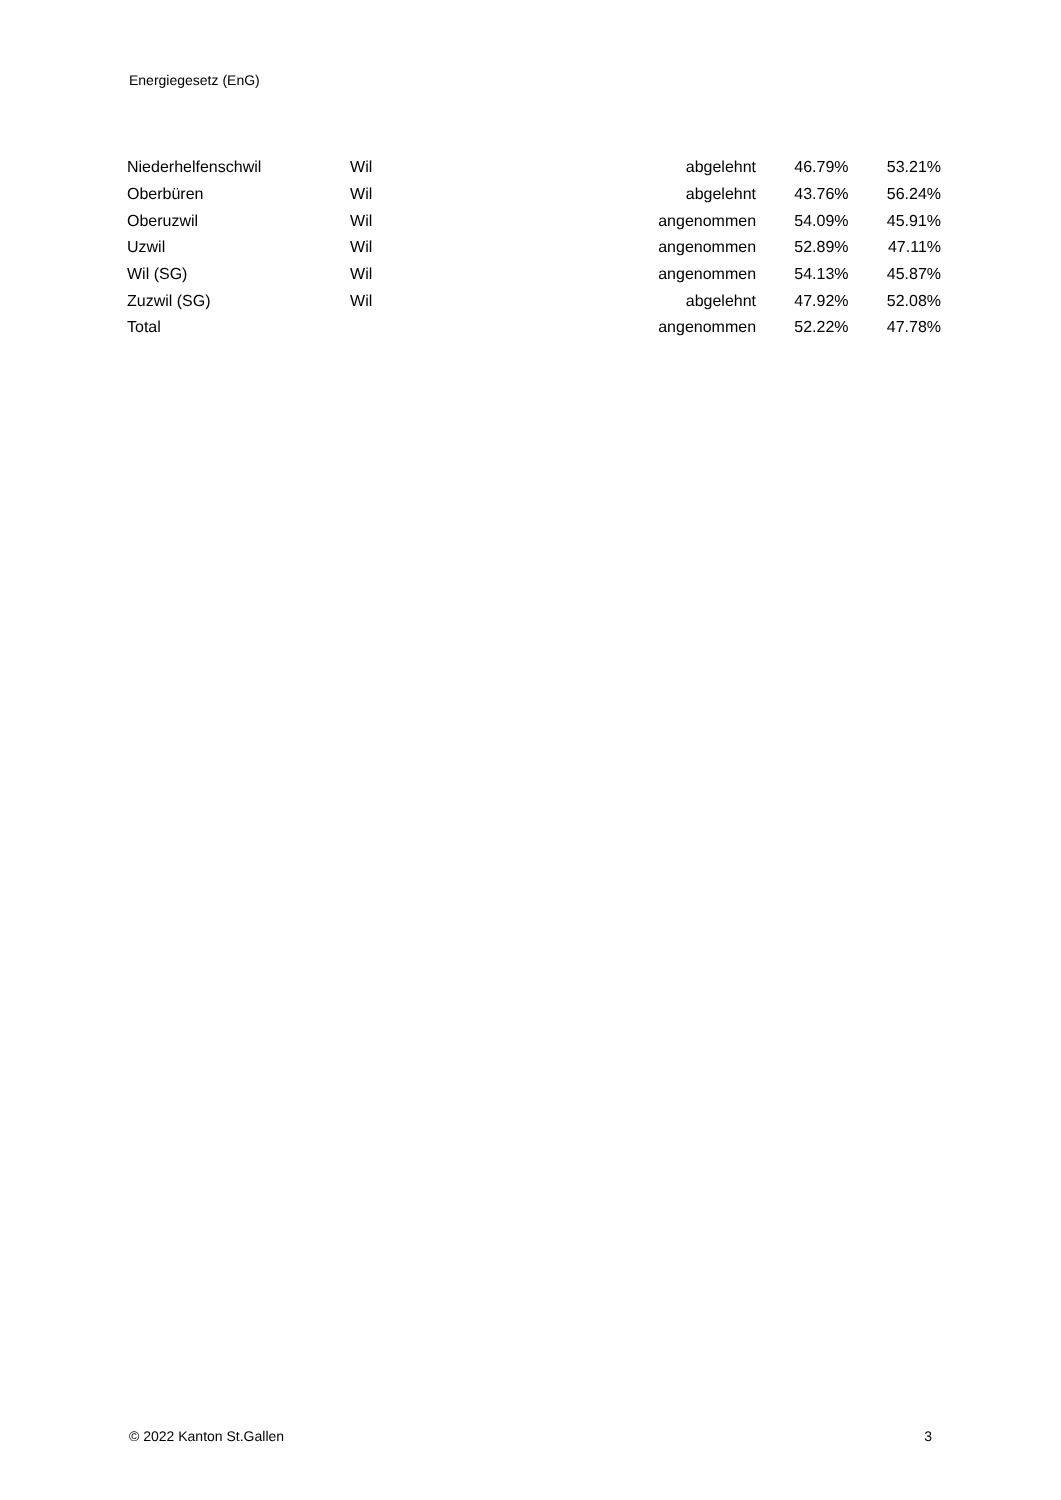Energiegesetz (EnG)
| Niederhelfenschwil | Wil | abgelehnt | 46.79% | 53.21% |
| Oberbüren | Wil | abgelehnt | 43.76% | 56.24% |
| Oberuzwil | Wil | angenommen | 54.09% | 45.91% |
| Uzwil | Wil | angenommen | 52.89% | 47.11% |
| Wil (SG) | Wil | angenommen | 54.13% | 45.87% |
| Zuzwil (SG) | Wil | abgelehnt | 47.92% | 52.08% |
| Total | | angenommen | 52.22% | 47.78% |
© 2022 Kanton St.Gallen 3